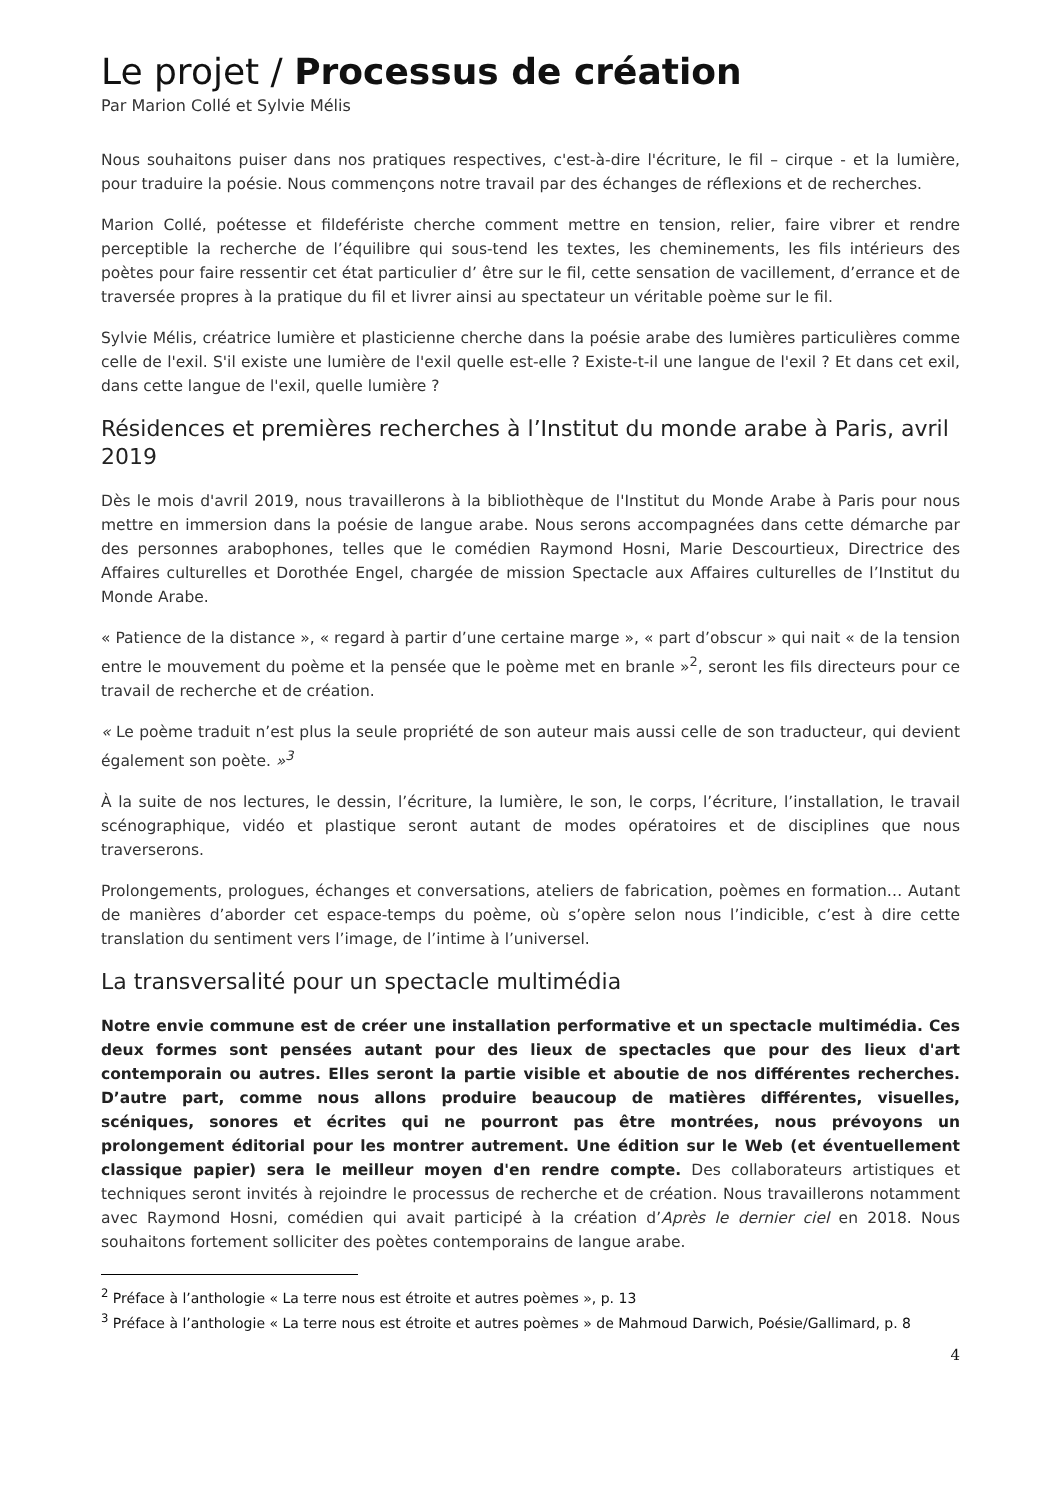Le projet / Processus de création
Par Marion Collé et Sylvie Mélis
Nous souhaitons puiser dans nos pratiques respectives, c'est-à-dire l'écriture, le fil – cirque - et la lumière, pour traduire la poésie. Nous commençons notre travail par des échanges de réflexions et de recherches.
Marion Collé, poétesse et fildefériste cherche comment mettre en tension, relier, faire vibrer et rendre perceptible la recherche de l’équilibre qui sous-tend les textes, les cheminements, les fils intérieurs des poètes pour faire ressentir cet état particulier d’ être sur le fil, cette sensation de vacillement, d’errance et de traversée propres à la pratique du fil et livrer ainsi au spectateur un véritable poème sur le fil.
Sylvie Mélis, créatrice lumière et plasticienne cherche dans la poésie arabe des lumières particulières comme celle de l'exil. S'il existe une lumière de l'exil quelle est-elle ? Existe-t-il une langue de l'exil ? Et dans cet exil, dans cette langue de l'exil, quelle lumière ?
Résidences et premières recherches à l’Institut du monde arabe à Paris, avril 2019
Dès le mois d'avril 2019, nous travaillerons à la bibliothèque de l'Institut du Monde Arabe à Paris pour nous mettre en immersion dans la poésie de langue arabe. Nous serons accompagnées dans cette démarche par des personnes arabophones, telles que le comédien Raymond Hosni, Marie Descourtieux, Directrice des Affaires culturelles et Dorothée Engel, chargée de mission Spectacle aux Affaires culturelles de l’Institut du Monde Arabe.
« Patience de la distance », « regard à partir d’une certaine marge », « part d’obscur » qui nait « de la tension entre le mouvement du poème et la pensée que le poème met en branle »<sup>2</sup>, seront les fils directeurs pour ce travail de recherche et de création.
« Le poème traduit n’est plus la seule propriété de son auteur mais aussi celle de son traducteur, qui devient également son poète. »<sup>3</sup>
À la suite de nos lectures, le dessin, l’écriture, la lumière, le son, le corps, l’écriture, l’installation, le travail scénographique, vidéo et plastique seront autant de modes opératoires et de disciplines que nous traverserons.
Prolongements, prologues, échanges et conversations, ateliers de fabrication, poèmes en formation… Autant de manières d’aborder cet espace-temps du poème, où s’opère selon nous l’indicible, c’est à dire cette translation du sentiment vers l’image, de l’intime à l’universel.
La transversalité pour un spectacle multimédia
Notre envie commune est de créer une installation performative et un spectacle multimédia. Ces deux formes sont pensées autant pour des lieux de spectacles que pour des lieux d'art contemporain ou autres. Elles seront la partie visible et aboutie de nos différentes recherches. D’autre part, comme nous allons produire beaucoup de matières différentes, visuelles, scéniques, sonores et écrites qui ne pourront pas être montrées, nous prévoyons un prolongement éditorial pour les montrer autrement. Une édition sur le Web (et éventuellement classique papier) sera le meilleur moyen d'en rendre compte. Des collaborateurs artistiques et techniques seront invités à rejoindre le processus de recherche et de création. Nous travaillerons notamment avec Raymond Hosni, comédien qui avait participé à la création d’Après le dernier ciel en 2018. Nous souhaitons fortement solliciter des poètes contemporains de langue arabe.
<sup>2</sup> Préface à l’anthologie « La terre nous est étroite et autres poèmes », p. 13
<sup>3</sup> Préface à l’anthologie « La terre nous est étroite et autres poèmes » de Mahmoud Darwich, Poésie/Gallimard, p. 8
4